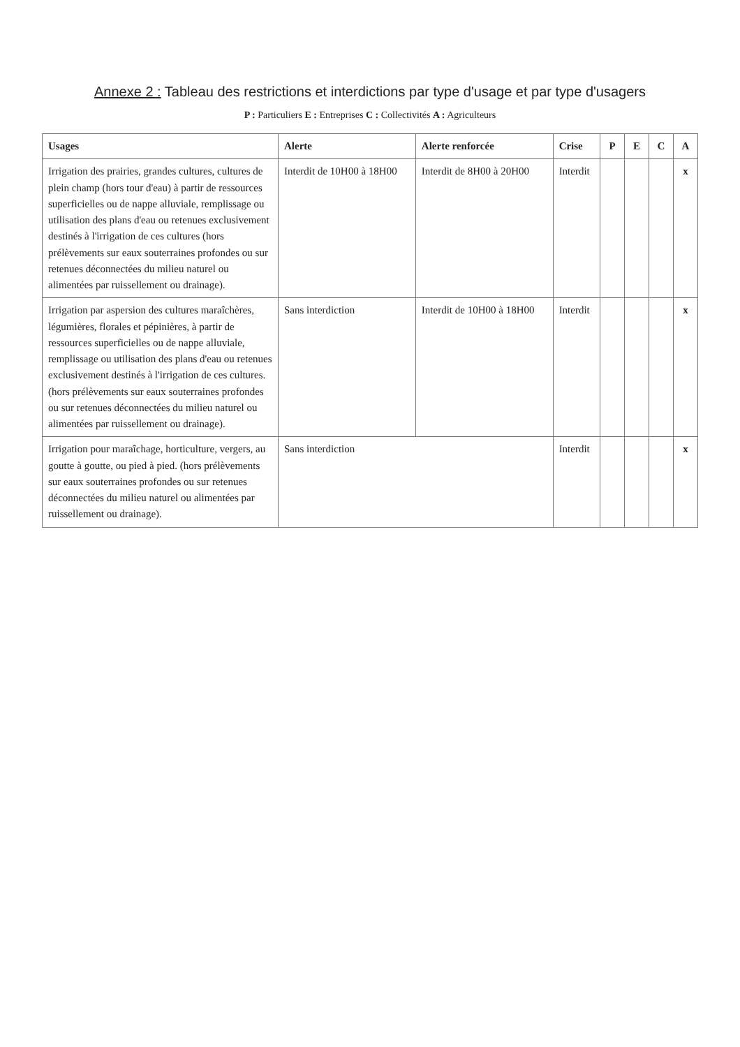Annexe 2 : Tableau des restrictions et interdictions par type d'usage et par type d'usagers
P : Particuliers E : Entreprises C : Collectivités A : Agriculteurs
| Usages | Alerte | Alerte renforcée | Crise | P | E | C | A |
| --- | --- | --- | --- | --- | --- | --- | --- |
| Irrigation des prairies, grandes cultures, cultures de plein champ (hors tour d'eau) à partir de ressources superficielles ou de nappe alluviale, remplissage ou utilisation des plans d'eau ou retenues exclusivement destinés à l'irrigation de ces cultures (hors prélèvements sur eaux souterraines profondes ou sur retenues déconnectées du milieu naturel ou alimentées par ruissellement ou drainage). | Interdit de 10H00 à 18H00 | Interdit de 8H00 à 20H00 | Interdit | | | | x |
| Irrigation par aspersion des cultures maraîchères, légumières, florales et pépinières, à partir de ressources superficielles ou de nappe alluviale, remplissage ou utilisation des plans d'eau ou retenues exclusivement destinés à l'irrigation de ces cultures. (hors prélèvements sur eaux souterraines profondes ou sur retenues déconnectées du milieu naturel ou alimentées par ruissellement ou drainage). | Sans interdiction | Interdit de 10H00 à 18H00 | Interdit | | | | x |
| Irrigation pour maraîchage, horticulture, vergers, au goutte à goutte, ou pied à pied. (hors prélèvements sur eaux souterraines profondes ou sur retenues déconnectées du milieu naturel ou alimentées par ruissellement ou drainage). | Sans interdiction | | Interdit | | | | x |